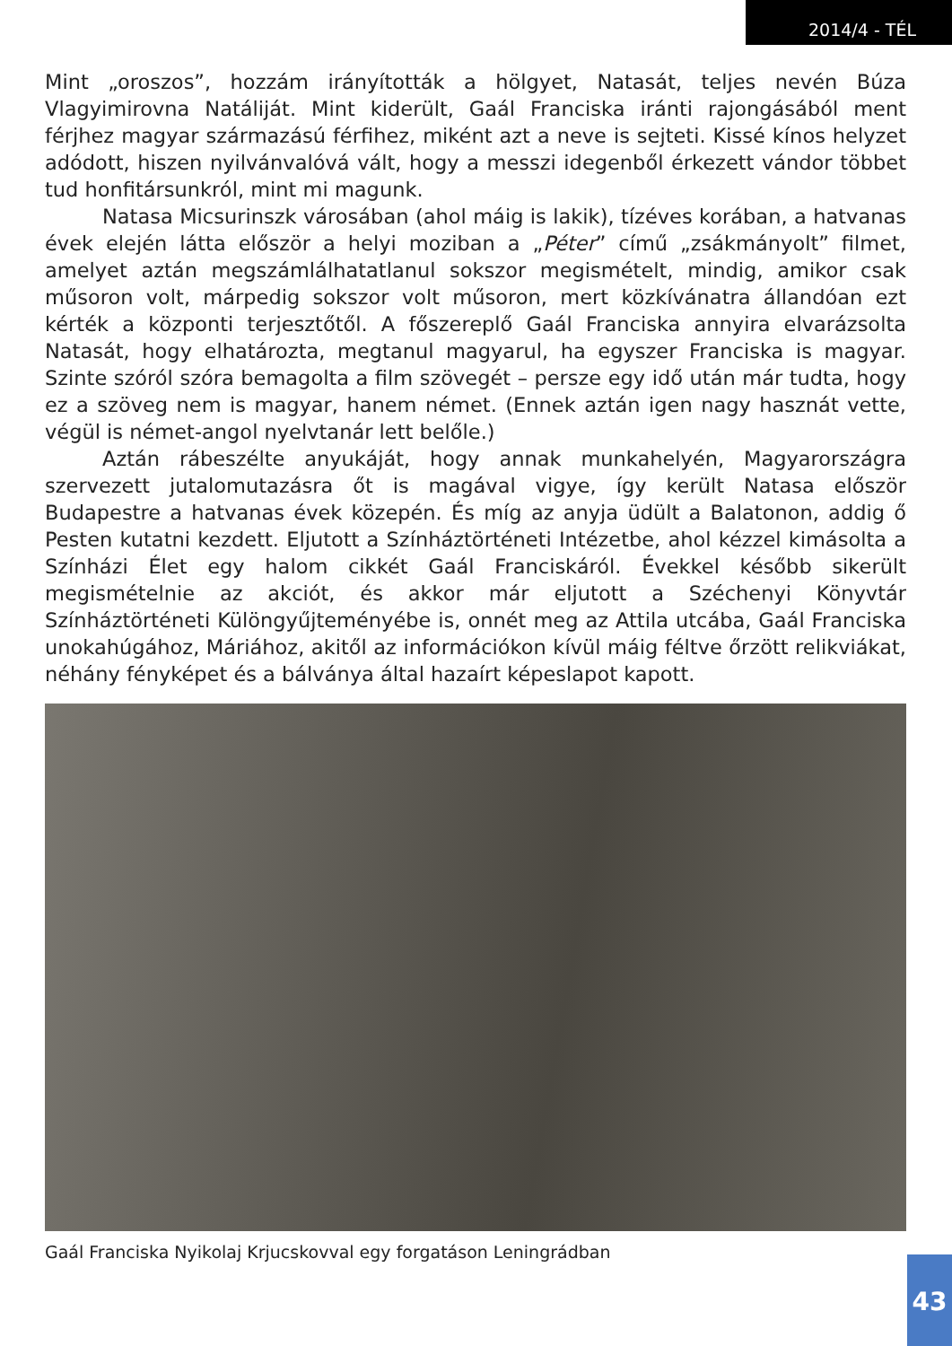2014/4 - TÉL
Mint „oroszos”, hozzám irányították a hölgyet, Natasát, teljes nevén Búza Vlagyimirovna Natáliját. Mint kiderült, Gaál Franciska iránti rajongásából ment férjhez magyar származású férfihez, miként azt a neve is sejteti. Kissé kínos helyzet adódott, hiszen nyilvánvalóvá vált, hogy a messzi idegenből érkezett vándor többet tud honfitársunkról, mint mi magunk.
Natasa Micsurinszk városában (ahol máig is lakik), tízéves korában, a hatvanas évek elején látta először a helyi moziban a „Péter” című „zsákmányolt” filmet, amelyet aztán megszámlálhatatlanul sokszor megismételt, mindig, amikor csak műsoron volt, márpedig sokszor volt műsoron, mert közkívánatra állandóan ezt kérték a központi terjesztőtől. A főszereplő Gaál Franciska annyira elvarázsolta Natasát, hogy elhatározta, megtanul magyarul, ha egyszer Franciska is magyar. Szinte szóról szóra bemagolta a film szövegét – persze egy idő után már tudta, hogy ez a szöveg nem is magyar, hanem német. (Ennek aztán igen nagy hasznát vette, végül is német-angol nyelvtanár lett belőle.)
Aztán rábeszélte anyukáját, hogy annak munkahelyén, Magyarországra szervezett jutalomutazásra őt is magával vigye, így került Natasa először Budapestre a hatvanas évek közepén. És míg az anyja üdült a Balatonon, addig ő Pesten kutatni kezdett. Eljutott a Színháztörténeti Intézetbe, ahol kézzel kimásolta a Színházi Élet egy halom cikkét Gaál Franciskáról. Évekkel később sikerült megismételnie az akciót, és akkor már eljutott a Széchenyi Könyvtár Színháztörténeti Különgyűjteményébe is, onnét meg az Attila utcába, Gaál Franciska unokahúgához, Máriához, akitől az információkon kívül máig féltve őrzött relikviákat, néhány fényképet és a bálványa által hazaírt képeslapot kapott.
Gaál Franciska Nyikolaj Krjucskovval egy forgatáson Leningrádban
43